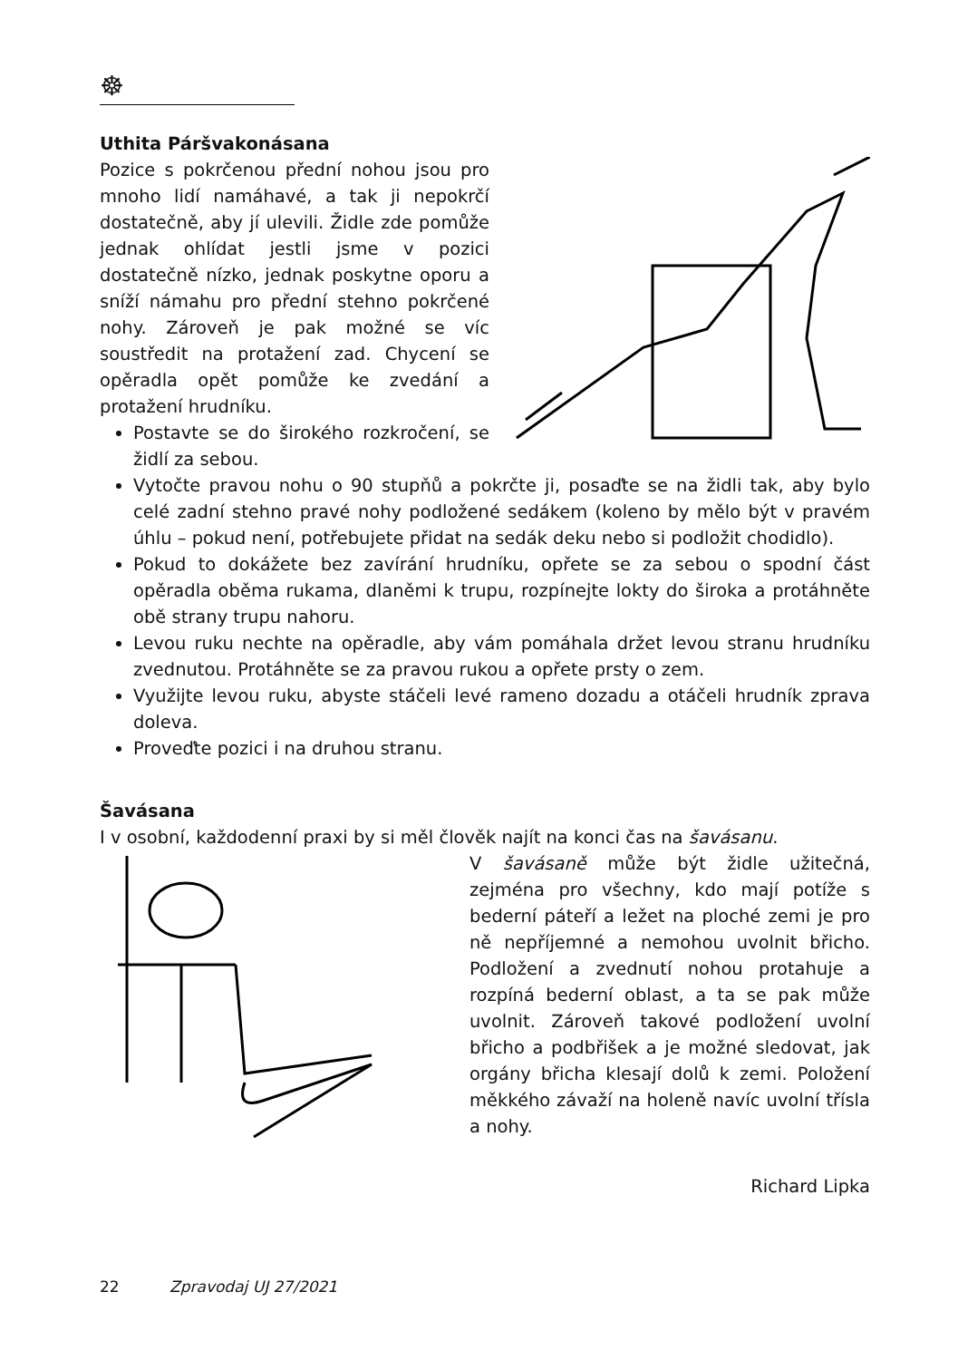☸
Uthita Páršvakonásana
Pozice s pokrčenou přední nohou jsou pro mnoho lidí namáhavé, a tak ji nepokrčí dostatečně, aby jí ulevili. Židle zde pomůže jednak ohlídat jestli jsme v pozici dostatečně nízko, jednak poskytne oporu a sníží námahu pro přední stehno pokrčené nohy. Zároveň je pak možné se víc soustředit na protažení zad. Chycení se opěradla opět pomůže ke zvedání a protažení hrudníku.
Postavte se do širokého rozkročení, se židlí za sebou.
Vytočte pravou nohu o 90 stupňů a pokrčte ji, posaďte se na židli tak, aby bylo celé zadní stehno pravé nohy podložené sedákem (koleno by mělo být v pravém úhlu – pokud není, potřebujete přidat na sedák deku nebo si podložit chodidlo).
Pokud to dokážete bez zavírání hrudníku, opřete se za sebou o spodní část opěradla oběma rukama, dlaněmi k trupu, rozpínejte lokty do široka a protáhněte obě strany trupu nahoru.
Levou ruku nechte na opěradle, aby vám pomáhala držet levou stranu hrudníku zvednutou. Protáhněte se za pravou rukou a opřete prsty o zem.
Využijte levou ruku, abyste stáčeli levé rameno dozadu a otáčeli hrudník zprava doleva.
Proveďte pozici i na druhou stranu.
Šavásana
I v osobní, každodenní praxi by si měl člověk najít na konci čas na šavásanu.
V šavásaně může být židle užitečná, zejména pro všechny, kdo mají potíže s bederní páteří a ležet na ploché zemi je pro ně nepříjemné a nemohou uvolnit břicho. Podložení a zvednutí nohou protahuje a rozpíná bederní oblast, a ta se pak může uvolnit. Zároveň takové podložení uvolní břicho a podbřišek a je možné sledovat, jak orgány břicha klesají dolů k zemi. Položení měkkého závaží na holeně navíc uvolní třísla a nohy.
Richard Lipka
22 Zpravodaj UJ 27/2021